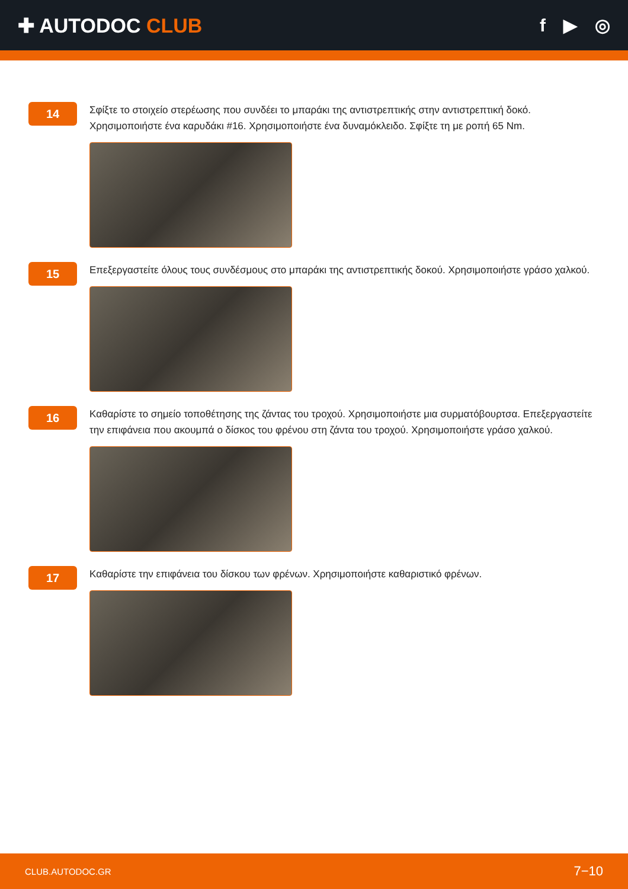✚ AUTODOC CLUB f ▶ ◎
14
Σφίξτε το στοιχείο στερέωσης που συνδέει το μπαράκι της αντιστρεπτικής στην αντιστρεπτική δοκό. Χρησιμοποιήστε ένα καρυδάκι #16. Χρησιμοποιήστε ένα δυναμόκλειδο. Σφίξτε τη με ροπή 65 Nm.
15
Επεξεργαστείτε όλους τους συνδέσμους στο μπαράκι της αντιστρεπτικής δοκού. Χρησιμοποιήστε γράσο χαλκού.
16
Καθαρίστε το σημείο τοποθέτησης της ζάντας του τροχού. Χρησιμοποιήστε μια συρματόβουρτσα. Επεξεργαστείτε την επιφάνεια που ακουμπά ο δίσκος του φρένου στη ζάντα του τροχού. Χρησιμοποιήστε γράσο χαλκού.
17
Καθαρίστε την επιφάνεια του δίσκου των φρένων. Χρησιμοποιήστε καθαριστικό φρένων.
CLUB.AUTODOC.GR 7−10